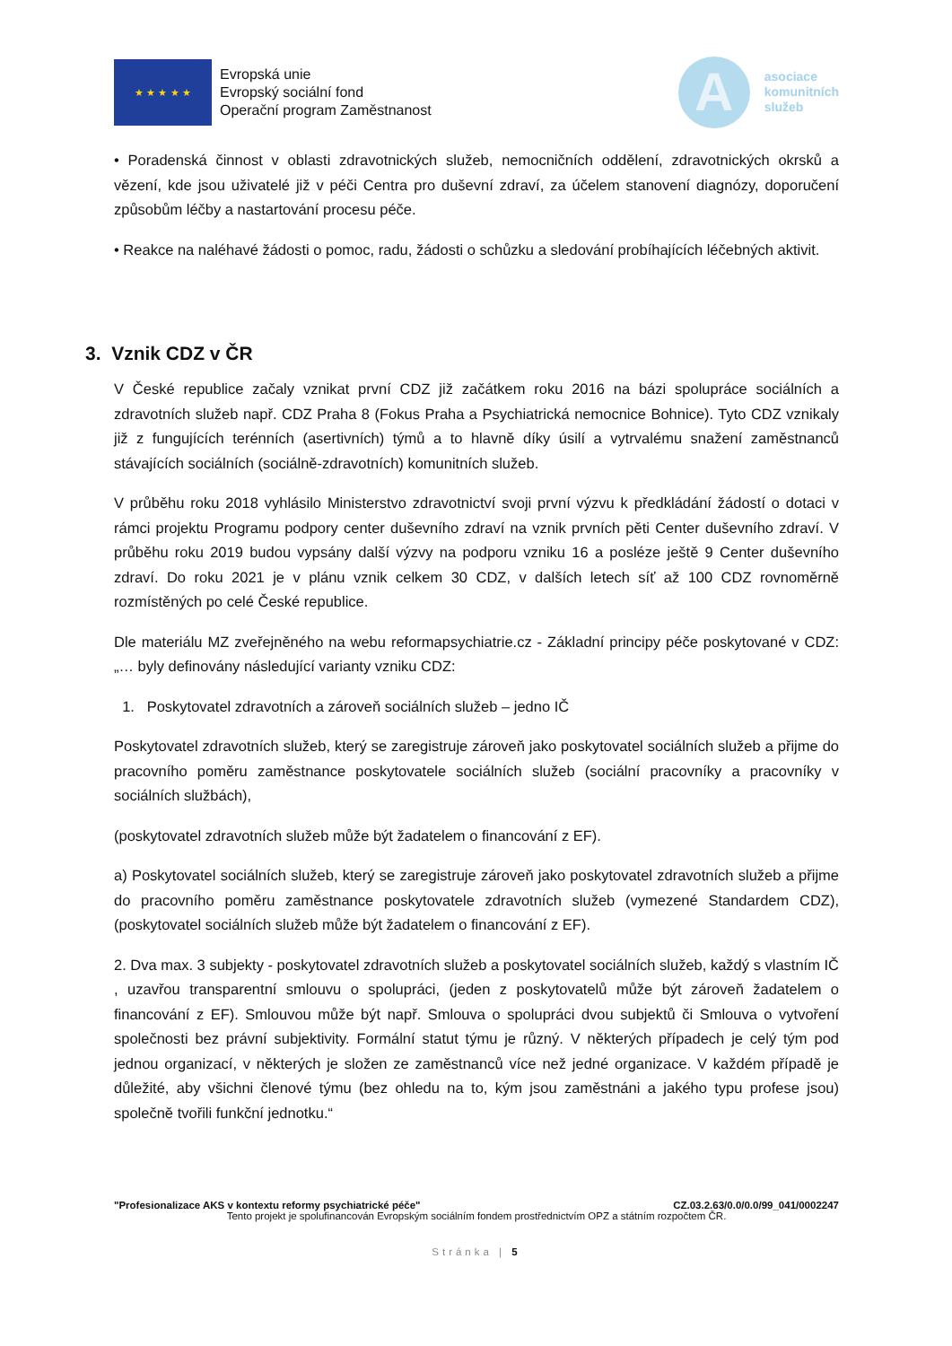★ ★ ★ ★ ★
Evropská unie
Evropský sociální fond
Operační program Zaměstnanost
A
asociace
komunitních
služeb
• Poradenská činnost v oblasti zdravotnických služeb, nemocničních oddělení, zdravotnických okrsků a vězení, kde jsou uživatelé již v péči Centra pro duševní zdraví, za účelem stanovení diagnózy, doporučení způsobům léčby a nastartování procesu péče.
• Reakce na naléhavé žádosti o pomoc, radu, žádosti o schůzku a sledování probíhajících léčebných aktivit.
3. Vznik CDZ v ČR
V České republice začaly vznikat první CDZ již začátkem roku 2016 na bázi spolupráce sociálních a zdravotních služeb např. CDZ Praha 8 (Fokus Praha a Psychiatrická nemocnice Bohnice). Tyto CDZ vznikaly již z fungujících terénních (asertivních) týmů a to hlavně díky úsilí a vytrvalému snažení zaměstnanců stávajících sociálních (sociálně-zdravotních) komunitních služeb.
V průběhu roku 2018 vyhlásilo Ministerstvo zdravotnictví svoji první výzvu k předkládání žádostí o dotaci v rámci projektu Programu podpory center duševního zdraví na vznik prvních pěti Center duševního zdraví. V průběhu roku 2019 budou vypsány další výzvy na podporu vzniku 16 a posléze ještě 9 Center duševního zdraví. Do roku 2021 je v plánu vznik celkem 30 CDZ, v dalších letech síť až 100 CDZ rovnoměrně rozmístěných po celé České republice.
Dle materiálu MZ zveřejněného na webu reformapsychiatrie.cz - Základní principy péče poskytované v CDZ: „… byly definovány následující varianty vzniku CDZ:
1. Poskytovatel zdravotních a zároveň sociálních služeb – jedno IČ
Poskytovatel zdravotních služeb, který se zaregistruje zároveň jako poskytovatel sociálních služeb a přijme do pracovního poměru zaměstnance poskytovatele sociálních služeb (sociální pracovníky a pracovníky v sociálních službách),
(poskytovatel zdravotních služeb může být žadatelem o financování z EF).
a) Poskytovatel sociálních služeb, který se zaregistruje zároveň jako poskytovatel zdravotních služeb a přijme do pracovního poměru zaměstnance poskytovatele zdravotních služeb (vymezené Standardem CDZ), (poskytovatel sociálních služeb může být žadatelem o financování z EF).
2. Dva max. 3 subjekty - poskytovatel zdravotních služeb a poskytovatel sociálních služeb, každý s vlastním IČ , uzavřou transparentní smlouvu o spolupráci, (jeden z poskytovatelů může být zároveň žadatelem o financování z EF). Smlouvou může být např. Smlouva o spolupráci dvou subjektů či Smlouva o vytvoření společnosti bez právní subjektivity. Formální statut týmu je různý. V některých případech je celý tým pod jednou organizací, v některých je složen ze zaměstnanců více než jedné organizace. V každém případě je důležité, aby všichni členové týmu (bez ohledu na to, kým jsou zaměstnáni a jakého typu profese jsou) společně tvořili funkční jednotku.“
"Profesionalizace AKS v kontextu reformy psychiatrické péče" CZ.03.2.63/0.0/0.0/99_041/0002247
Tento projekt je spolufinancován Evropským sociálním fondem prostřednictvím OPZ a státním rozpočtem ČR.
Stránka | 5